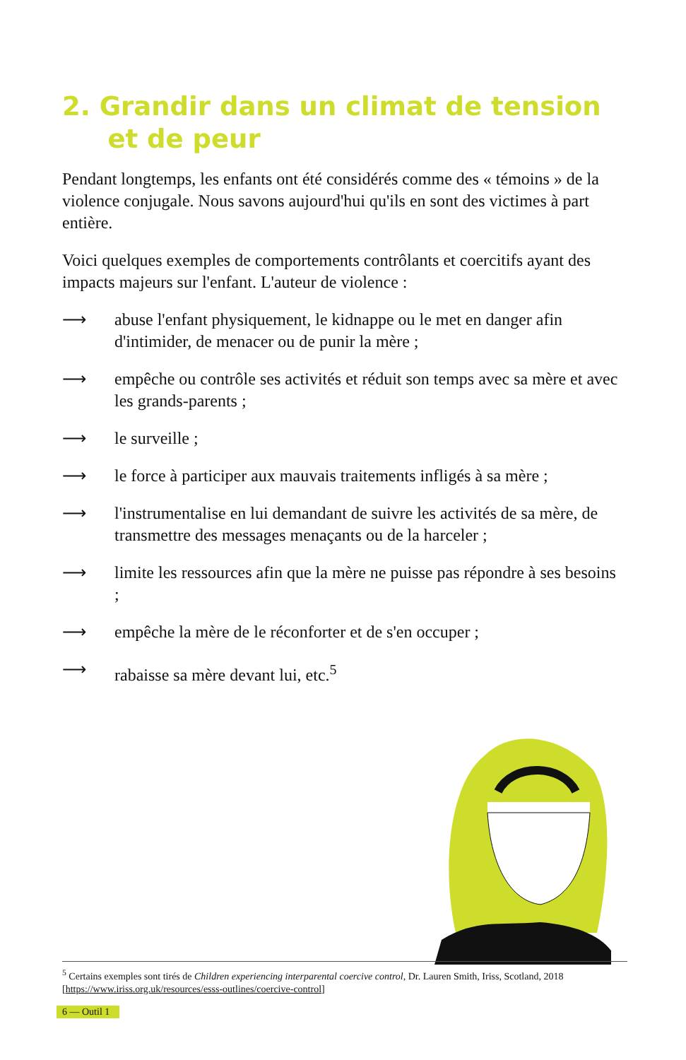2. Grandir dans un climat de tension
et de peur
Pendant longtemps, les enfants ont été considérés comme des « témoins » de la violence conjugale. Nous savons aujourd'hui qu'ils en sont des victimes à part entière.
Voici quelques exemples de comportements contrôlants et coercitifs ayant des impacts majeurs sur l'enfant. L'auteur de violence :
⟶ abuse l'enfant physiquement, le kidnappe ou le met en danger afin d'intimider, de menacer ou de punir la mère ;
⟶ empêche ou contrôle ses activités et réduit son temps avec sa mère et avec les grands-parents ;
⟶ le surveille ;
⟶ le force à participer aux mauvais traitements infligés à sa mère ;
⟶ l'instrumentalise en lui demandant de suivre les activités de sa mère, de transmettre des messages menaçants ou de la harceler ;
⟶ limite les ressources afin que la mère ne puisse pas répondre à ses besoins ;
⟶ empêche la mère de le réconforter et de s'en occuper ;
⟶ rabaisse sa mère devant lui, etc.<sup>5</sup>
<sup>5</sup> Certains exemples sont tirés de Children experiencing interparental coercive control, Dr. Lauren Smith, Iriss, Scotland, 2018 [https://www.iriss.org.uk/resources/esss-outlines/coercive-control]
6 — Outil 1